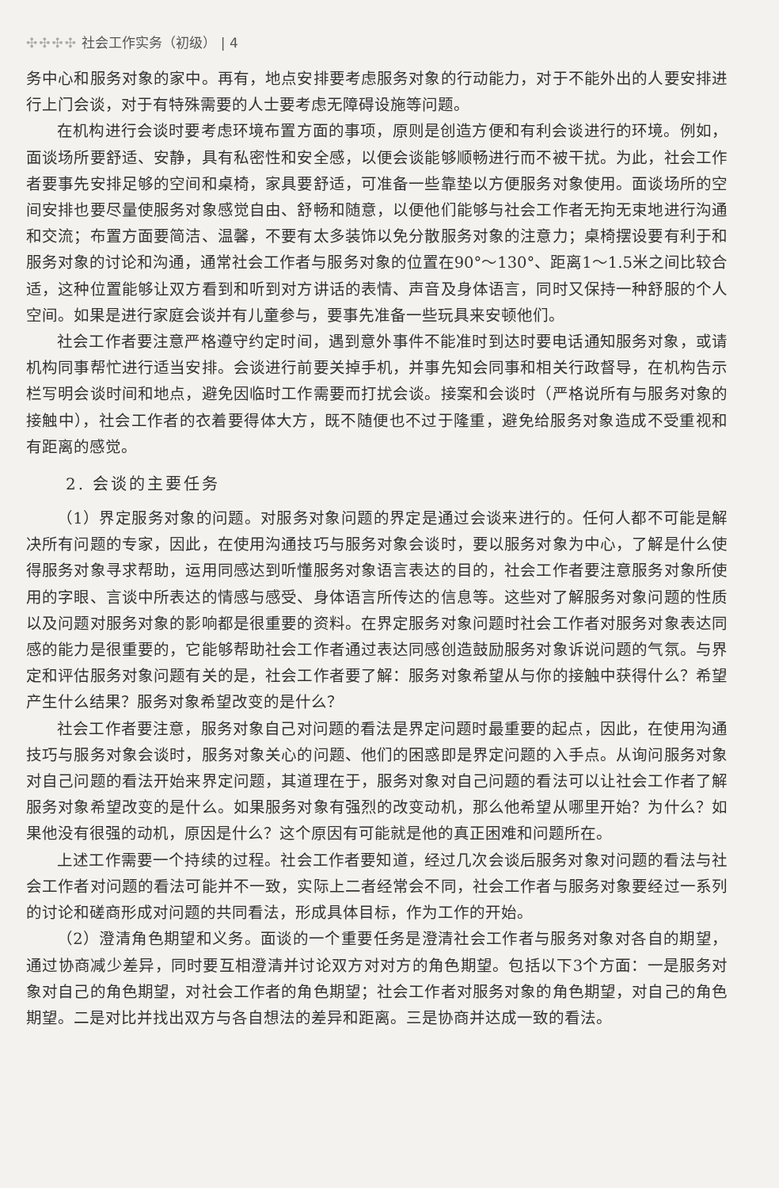✣✣✣✣ 社会工作实务（初级） | 4
务中心和服务对象的家中。再有，地点安排要考虑服务对象的行动能力，对于不能外出的人要安排进行上门会谈，对于有特殊需要的人士要考虑无障碍设施等问题。
在机构进行会谈时要考虑环境布置方面的事项，原则是创造方便和有利会谈进行的环境。例如，面谈场所要舒适、安静，具有私密性和安全感，以便会谈能够顺畅进行而不被干扰。为此，社会工作者要事先安排足够的空间和桌椅，家具要舒适，可准备一些靠垫以方便服务对象使用。面谈场所的空间安排也要尽量使服务对象感觉自由、舒畅和随意，以便他们能够与社会工作者无拘无束地进行沟通和交流；布置方面要简洁、温馨，不要有太多装饰以免分散服务对象的注意力；桌椅摆设要有利于和服务对象的讨论和沟通，通常社会工作者与服务对象的位置在90°～130°、距离1～1.5米之间比较合适，这种位置能够让双方看到和听到对方讲话的表情、声音及身体语言，同时又保持一种舒服的个人空间。如果是进行家庭会谈并有儿童参与，要事先准备一些玩具来安顿他们。
社会工作者要注意严格遵守约定时间，遇到意外事件不能准时到达时要电话通知服务对象，或请机构同事帮忙进行适当安排。会谈进行前要关掉手机，并事先知会同事和相关行政督导，在机构告示栏写明会谈时间和地点，避免因临时工作需要而打扰会谈。接案和会谈时（严格说所有与服务对象的接触中），社会工作者的衣着要得体大方，既不随便也不过于隆重，避免给服务对象造成不受重视和有距离的感觉。
2. 会谈的主要任务
（1）界定服务对象的问题。对服务对象问题的界定是通过会谈来进行的。任何人都不可能是解决所有问题的专家，因此，在使用沟通技巧与服务对象会谈时，要以服务对象为中心，了解是什么使得服务对象寻求帮助，运用同感达到听懂服务对象语言表达的目的，社会工作者要注意服务对象所使用的字眼、言谈中所表达的情感与感受、身体语言所传达的信息等。这些对了解服务对象问题的性质以及问题对服务对象的影响都是很重要的资料。在界定服务对象问题时社会工作者对服务对象表达同感的能力是很重要的，它能够帮助社会工作者通过表达同感创造鼓励服务对象诉说问题的气氛。与界定和评估服务对象问题有关的是，社会工作者要了解：服务对象希望从与你的接触中获得什么？希望产生什么结果？服务对象希望改变的是什么？
社会工作者要注意，服务对象自己对问题的看法是界定问题时最重要的起点，因此，在使用沟通技巧与服务对象会谈时，服务对象关心的问题、他们的困惑即是界定问题的入手点。从询问服务对象对自己问题的看法开始来界定问题，其道理在于，服务对象对自己问题的看法可以让社会工作者了解服务对象希望改变的是什么。如果服务对象有强烈的改变动机，那么他希望从哪里开始？为什么？如果他没有很强的动机，原因是什么？这个原因有可能就是他的真正困难和问题所在。
上述工作需要一个持续的过程。社会工作者要知道，经过几次会谈后服务对象对问题的看法与社会工作者对问题的看法可能并不一致，实际上二者经常会不同，社会工作者与服务对象要经过一系列的讨论和磋商形成对问题的共同看法，形成具体目标，作为工作的开始。
（2）澄清角色期望和义务。面谈的一个重要任务是澄清社会工作者与服务对象对各自的期望，通过协商减少差异，同时要互相澄清并讨论双方对对方的角色期望。包括以下3个方面：一是服务对象对自己的角色期望，对社会工作者的角色期望；社会工作者对服务对象的角色期望，对自己的角色期望。二是对比并找出双方与各自想法的差异和距离。三是协商并达成一致的看法。